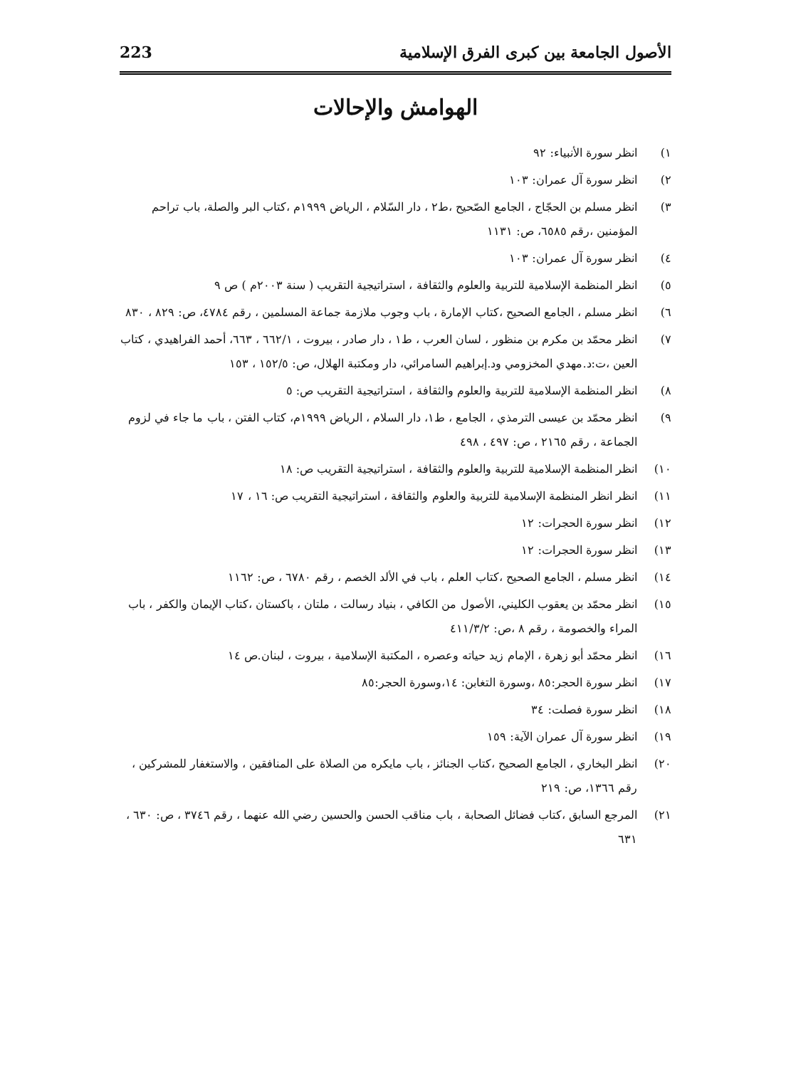الأصول الجامعة بين كبرى الفرق الإسلامية 223
الهوامش والإحالات
١) انظر سورة الأنبياء: ٩٢
٢) انظر سورة آل عمران: ١٠٣
٣) انظر مسلم بن الحجّاج ، الجامع الصّحيح ،ط٢ ، دار السّلام ، الرياض ١٩٩٩م ،كتاب البر والصلة، باب تراحم المؤمنين ،رقم ٦٥٨٥، ص: ١١٣١
٤) انظر سورة آل عمران: ١٠٣
٥) انظر المنظمة الإسلامية للتربية والعلوم والثقافة ، استراتيجية التقريب ( سنة ٢٠٠٣م ) ص ٩
٦) انظر مسلم ، الجامع الصحيح ،كتاب الإمارة ، باب وجوب ملازمة جماعة المسلمين ، رقم ٤٧٨٤، ص: ٨٢٩ ، ٨٣٠
٧) انظر محمّد بن مكرم بن منظور ، لسان العرب ، ط١ ، دار صادر ، بيروت ، ٦٦٢/١ ، ٦٦٣، أحمد الفراهيدي ، كتاب العين ،ت:د.مهدي المخزومي ود.إبراهيم السامرائي، دار ومكتبة الهلال، ص: ١٥٢/٥ ، ١٥٣
٨) انظر المنظمة الإسلامية للتربية والعلوم والثقافة ، استراتيجية التقريب ص: ٥
٩) انظر محمّد بن عيسى الترمذي ، الجامع ، ط١، دار السلام ، الرياض ١٩٩٩م، كتاب الفتن ، باب ما جاء في لزوم الجماعة ، رقم ٢١٦٥ ، ص: ٤٩٧ ، ٤٩٨
١٠) انظر المنظمة الإسلامية للتربية والعلوم والثقافة ، استراتيجية التقريب ص: ١٨
١١) انظر انظر المنظمة الإسلامية للتربية والعلوم والثقافة ، استراتيجية التقريب ص: ١٦ ، ١٧
١٢) انظر سورة الحجرات: ١٢
١٣) انظر سورة الحجرات: ١٢
١٤) انظر مسلم ، الجامع الصحيح ،كتاب العلم ، باب في الألد الخصم ، رقم ٦٧٨٠ ، ص: ١١٦٢
١٥) انظر محمّد بن يعقوب الكليني، الأصول من الكافي ، بنياد رسالت ، ملتان ، باكستان ،كتاب الإيمان والكفر ، باب المراء والخصومة ، رقم ٨ ،ص: ٤١١/٣/٢
١٦) انظر محمّد أبو زهرة ، الإمام زيد حياته وعصره ، المكتبة الإسلامية ، بيروت ، لبنان.ص ١٤
١٧) انظر سورة الحجر:٨٥ ،وسورة التغابن: ١٤،وسورة الحجر:٨٥
١٨) انظر سورة فصلت: ٣٤
١٩) انظر سورة آل عمران الآية: ١٥٩
٢٠) انظر البخاري ، الجامع الصحيح ،كتاب الجنائز ، باب مايكره من الصلاة على المنافقين ، والاستغفار للمشركين ، رقم ١٣٦٦، ص: ٢١٩
٢١) المرجع السابق ،كتاب فضائل الصحابة ، باب مناقب الحسن والحسين رضي الله عنهما ، رقم ٣٧٤٦ ، ص: ٦٣٠ ، ٦٣١